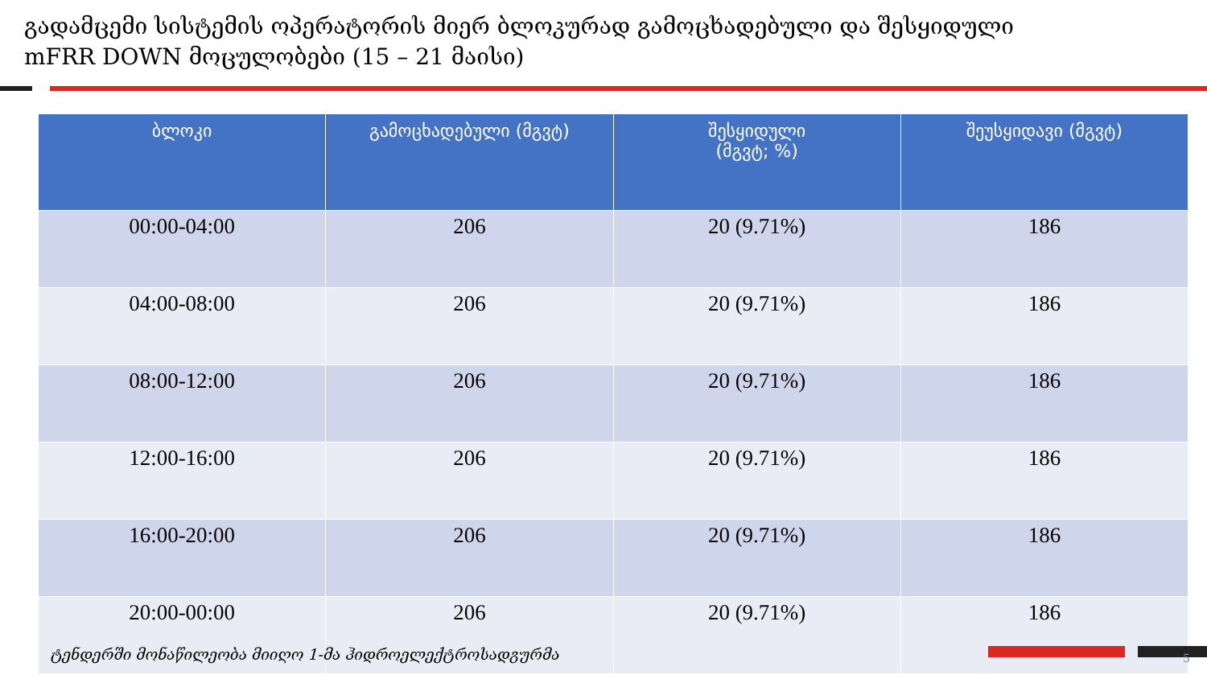გადამცემი სისტემის ოპერატორის მიერ ბლოკურად გამოცხადებული და შესყიდული
mFRR DOWN მოცულობები (15 – 21 მაისი)
| ბლოკი | გამოცხადებული (მგვტ) | შესყიდული (მგვტ; %) | შეუსყიდავი (მგვტ) |
| --- | --- | --- | --- |
| 00:00-04:00 | 206 | 20 (9.71%) | 186 |
| 04:00-08:00 | 206 | 20 (9.71%) | 186 |
| 08:00-12:00 | 206 | 20 (9.71%) | 186 |
| 12:00-16:00 | 206 | 20 (9.71%) | 186 |
| 16:00-20:00 | 206 | 20 (9.71%) | 186 |
| 20:00-00:00 | 206 | 20 (9.71%) | 186 |
ტენდერში მონაწილეობა მიიღო 1-მა ჰიდროელექტროსადგურმა
5